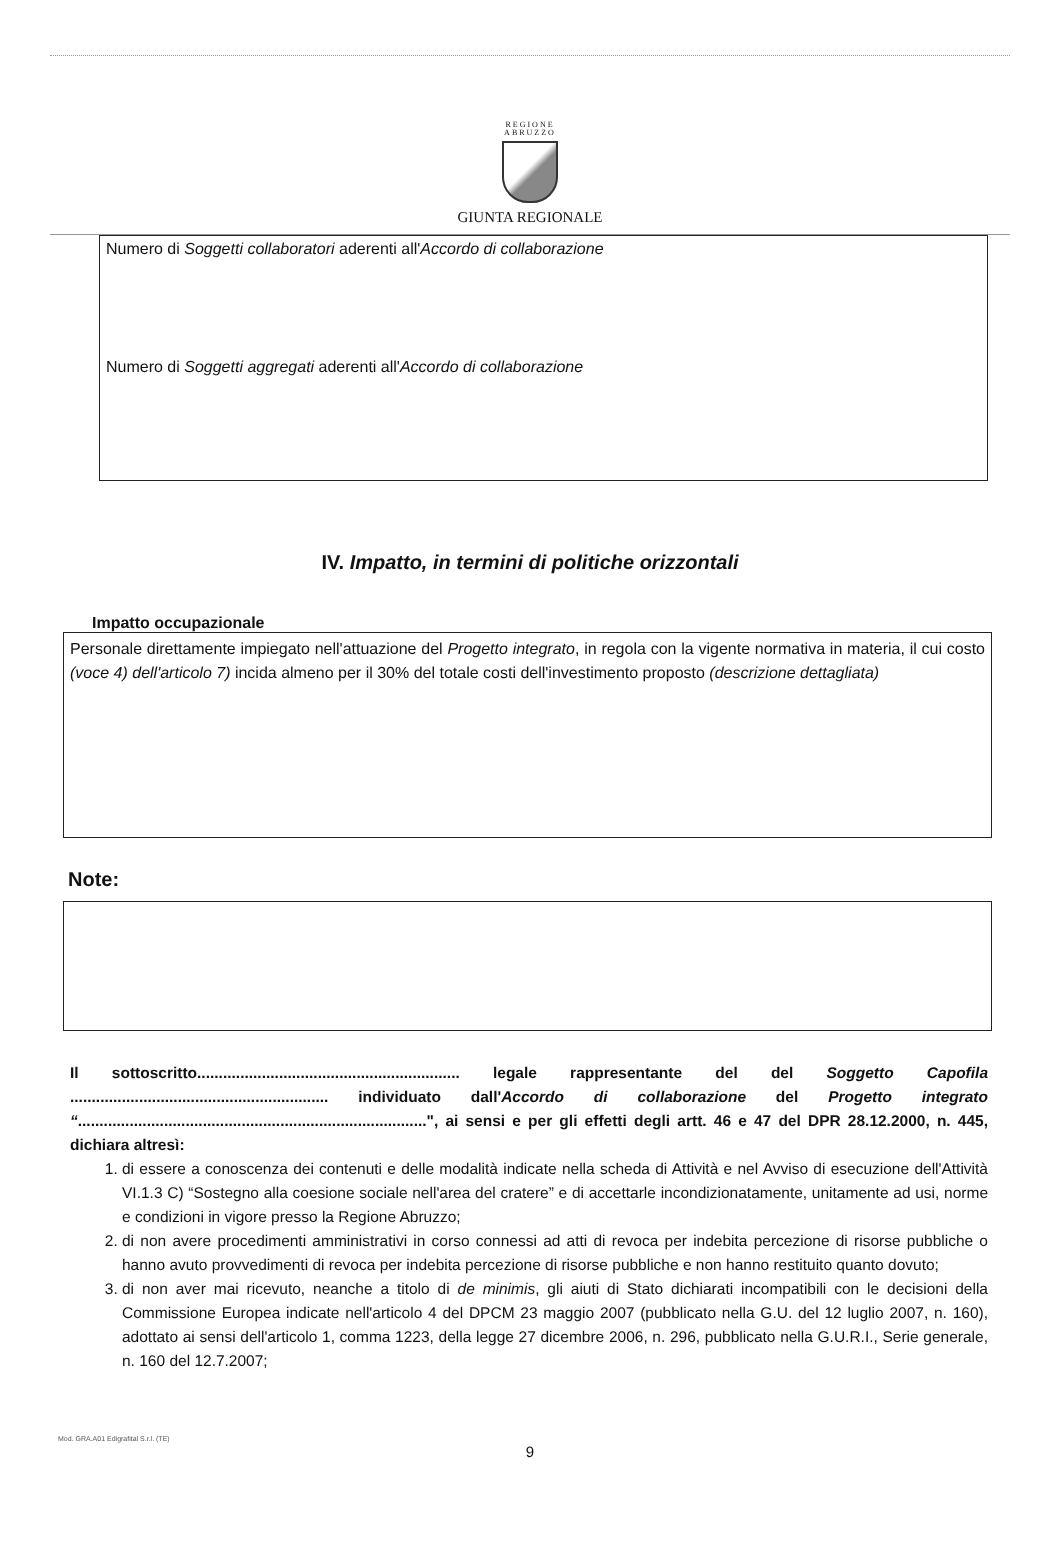REGIONE
ABRUZZO
GIUNTA REGIONALE
Numero di Soggetti collaboratori aderenti all'Accordo di collaborazione
Numero di Soggetti aggregati aderenti all'Accordo di collaborazione
IV. Impatto, in termini di politiche orizzontali
Impatto occupazionale
Personale direttamente impiegato nell'attuazione del Progetto integrato, in regola con la vigente normativa in materia, il cui costo (voce 4) dell'articolo 7) incida almeno per il 30% del totale costi dell'investimento proposto (descrizione dettagliata)
Note:
Il sottoscritto............................................................. legale rappresentante del del Soggetto Capofila ............................................................ individuato dall'Accordo di collaborazione del Progetto integrato “.................................................................................", ai sensi e per gli effetti degli artt. 46 e 47 del DPR 28.12.2000, n. 445, dichiara altresì:
1. di essere a conoscenza dei contenuti e delle modalità indicate nella scheda di Attività e nel Avviso di esecuzione dell'Attività VI.1.3 C) “Sostegno alla coesione sociale nell'area del cratere” e di accettarle incondizionatamente, unitamente ad usi, norme e condizioni in vigore presso la Regione Abruzzo;
2. di non avere procedimenti amministrativi in corso connessi ad atti di revoca per indebita percezione di risorse pubbliche o hanno avuto provvedimenti di revoca per indebita percezione di risorse pubbliche e non hanno restituito quanto dovuto;
3. di non aver mai ricevuto, neanche a titolo di de minimis, gli aiuti di Stato dichiarati incompatibili con le decisioni della Commissione Europea indicate nell'articolo 4 del DPCM 23 maggio 2007 (pubblicato nella G.U. del 12 luglio 2007, n. 160), adottato ai sensi dell'articolo 1, comma 1223, della legge 27 dicembre 2006, n. 296, pubblicato nella G.U.R.I., Serie generale, n. 160 del 12.7.2007;
9
Mod. GRA.A01 Edigrafital S.r.l. (TE)